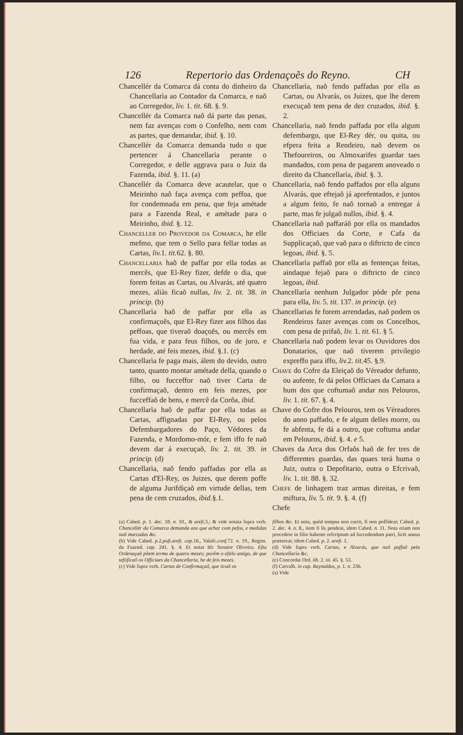126 Repertorio das Ordenaçoẽs do Reyno. CH
Chancellér da Comarca dá conta do dinheiro da Chancellarìa ao Contador da Comarca, e naõ ao Corregedor, liv. 1. tit. 68. §. 9.
Chancellér da Comarca naõ dá parte das penas, nem faz avenças com o Confelho, nem com as partes, que demandar, ibid. §. 10.
Chancellér da Comarca demanda tudo o que pertencer á Chancellarìa perante o Corregedor, e delle aggrava para o Juiz da Fazenda, ibid. §. 11. (a)
Chancellér da Comarca deve acautelar, que o Meirinho naõ faça avença com peffoa, que for condemnada em pena, que feja amétade para a Fazenda Real, e amétade para o Meirinho, ibid. §. 12.
Chanceller do Provedor da Comarca, he elle mefmo, que tem o Sello para fellar todas as Cartas, liv. 1. tit. 62. §. 80.
Chancellaria haõ de paffar por ella todas as mercês, que El-Rey fizer, defde o dia, que forem feitas as Cartas, ou Alvarás, até quatro mezes, aliàs ficaõ nullas, liv. 2. tit. 38. in princip. (b)
Chancellarìa haõ de paffar por ella as confirmaçoẽs, que El-Rey fizer aos filhos das peffoas, que tiveraõ doaçoẽs, ou mercês em fua vida, e para feus filhos, ou de juro, e herdade, até feis mezes, ibid. §.1. (c)
Chancellarìa fe paga mais, álem do devido, outro tanto, quanto montar amétade della, quando o filho, ou fucceffor naõ tiver Carta de confirmaçaõ, dentro em feis mezes, por fucceffaõ de bens, e mercê da Corôa, ibid.
Chancellarìa haõ de paffar por ella todas as Cartas, affignadas por El-Rey, ou pelos Defembargadores do Paço, Védores da Fazenda, e Mordomo-mór, e fem iffo fe naõ devem dar á execuçaõ, liv. 2. tit. 39. in princip. (d)
Chancellarìa, naõ fendo paffadas por ella as Cartas d'El-Rey, os Juizes, que derem poffe de alguma Jurifdiçaõ em virtude dellas, tem pena de cem cruzados, ibid.§.1.
Chancellarìa, naõ fendo paffadas por ella as Cartas, ou Alvarás, os Juizes, que lhe derem execuçaõ tem pena de dez cruzados, ibid. §. 2.
Chancellarìa, naõ fendo paffada por ella algum defembargo, que El-Rey dér, ou quita, ou efpera feita a Rendeiro, naõ devem os Thefoureiros, ou Almoxarifes guardar taes mandados, com pena de pagarem anoveado o direito da Chancellarìa, ibid. §. 3.
Chancellarìa, naõ fendo paffados por ella alguns Alvarás, que eftejaõ já aprefentados, e juntos a algum feito, fe naõ tornaõ a entregar á parte, mas fe julgaõ nullos, ibid. §. 4.
Chancellarìa naõ paffaráõ por ella os mandados dos Officiaes da Corte, e Cafa da Supplicaçaõ, que vaõ para o diftricto de cinco legoas, ibid. §. 5.
Chancellarìa paffaõ por ella as fentenças feitas, aindaque fejaõ para o diftricto de cinco legoas, ibid.
Chancellarìa nenhum Julgador póde pôr pena para ella, liv. 5. tit. 137. in princip. (e)
Chancellarias fe forem arrendadas, naõ podem os Rendeiros fazer avenças com os Concelhos, com pena de prifaõ, liv. 1. tit. 61. § 5.
Chancellarìa naõ podem levar os Ouvidores dos Donatarios, que naõ tiverem privilegio expreffo para iffo, liv. 2. tit. 45. §.9.
Chave do Cofre da Eleiçaõ do Véreador defunto, ou aufente, fe dá pelos Officiaes da Camara a hum dos que coftumaõ andar nos Pelouros, liv. 1. tit. 67. §. 4.
Chave do Cofre dos Pelouros, tem os Véreadores do anno paffado, e fe algum delles morre, ou fe abfenta, fe dá a outro, que coftuma andar em Pelouros, ibid. §. 4. e 5.
Chaves da Arca dos Orfaõs haõ de fer tres de differentes guardas, das quaes terá huma o Juiz, outra o Depofitario, outra o Efcrivaõ, liv. 1. tit. 88. §. 32.
Chefe de linhagem traz armas direitas, e fem miftura, liv. 5. tit. 9. §. 4. (f)
Chefe
(a) Cabed. p. 1. dec. 18. n. 10., & areft. 3.; & vide notata fupra verb. Chancellér da Comarca demanda aos que achar com pefos, e medidas naõ marcadas &c.
(b) Vide Cabed. p. 2.poft.areft. cap. 16., Valafc.conf. 72. n. 19., Regim. da Fazend. cap. 241. §. 4. Et notat hîc Senator Oliveira. Efta Ordenaçaõ põem termo de quatro mezes; porêm o eftilo antigo, de que teftificaõ os Officiaes da Chancellarìa, he de feis mezes.
(c) Vide fupra verb. Cartas de Confirmaçaõ, que tiraõ os
filhos &c. Et nota, quòd tempus non currit, fi non poffideat; Cabed. p. 2. dec. 4. n. 8., item fi lis pendeat, idem Cabed. n. 11. Nota etiam non procedere in filio habente refcriptum ad fuccedendum patri, licèt annus prætereat; idem Cabed. p. 2. areft. 1.
(d) Vide fupra verb. Cartas, e Alvarás, que naõ paffaõ pela Chancellarìa &c.
(e) Concordat Ord. lib. 2. tit. 45. §. 53.
(f) Carvalh. in cap. Raynaldus, p. 1. n. 236.
(a) Vide